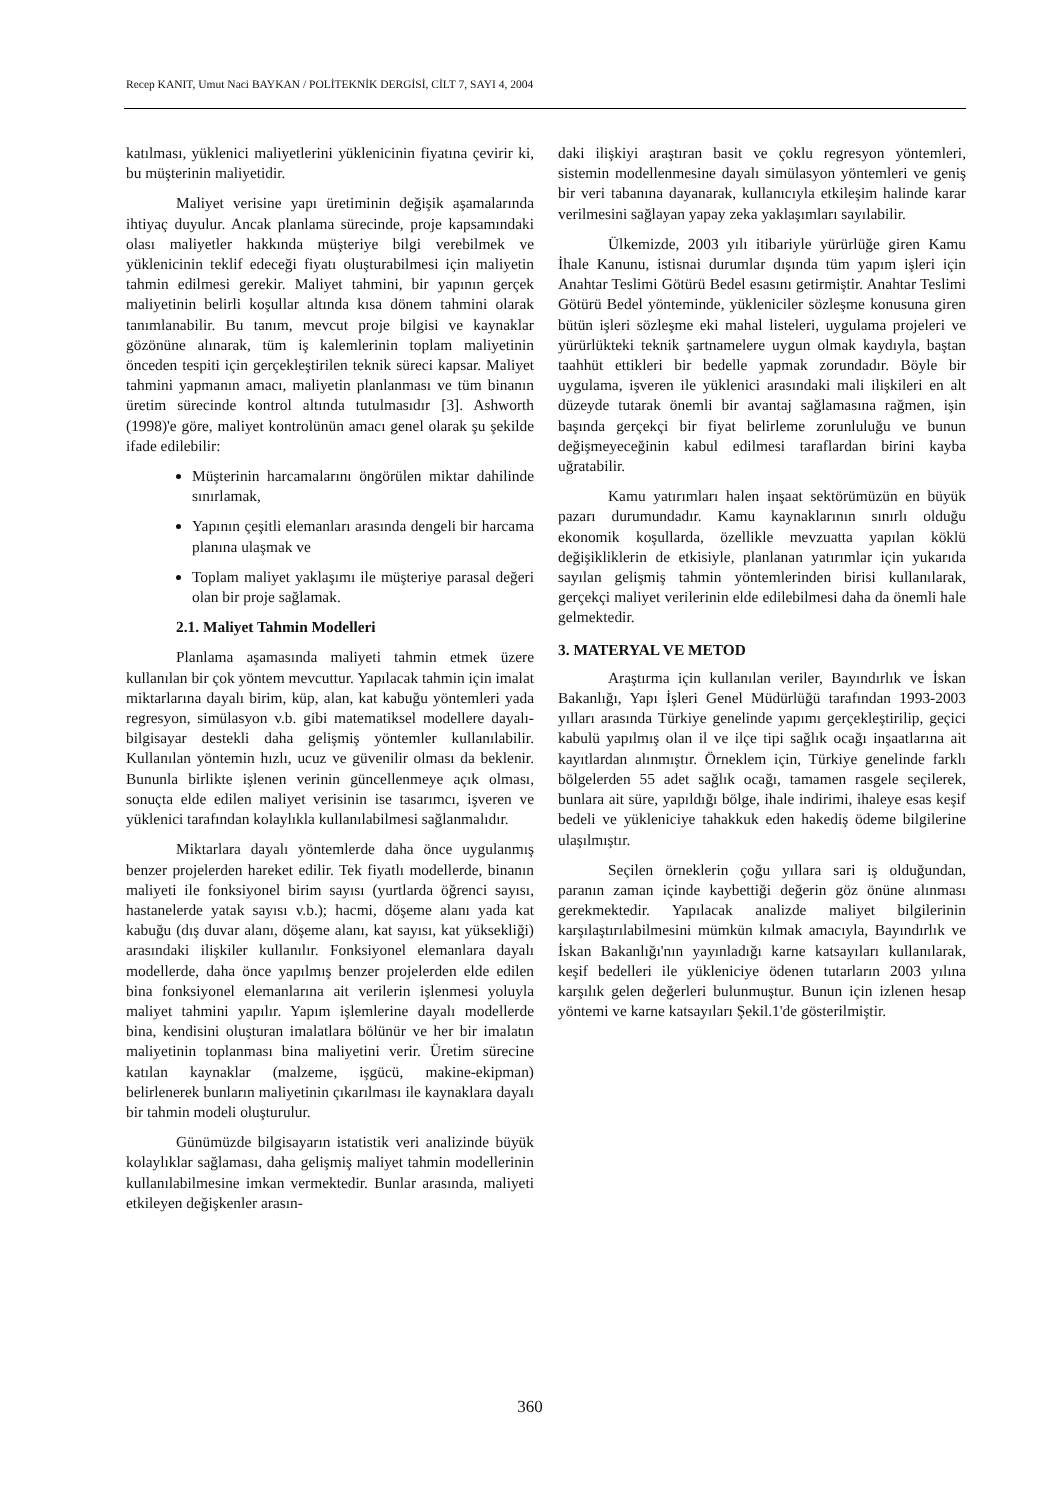Recep KANIT, Umut Naci BAYKAN / POLİTEKNİK DERGİSİ, CİLT 7, SAYI 4, 2004
katılması, yüklenici maliyetlerini yüklenicinin fiyatına çevirir ki, bu müşterinin maliyetidir.
Maliyet verisine yapı üretiminin değişik aşamalarında ihtiyaç duyulur. Ancak planlama sürecinde, proje kapsamındaki olası maliyetler hakkında müşteriye bilgi verebilmek ve yüklenicinin teklif edeceği fiyatı oluşturabilmesi için maliyetin tahmin edilmesi gerekir. Maliyet tahmini, bir yapının gerçek maliyetinin belirli koşullar altında kısa dönem tahmini olarak tanımlanabilir. Bu tanım, mevcut proje bilgisi ve kaynaklar gözönüne alınarak, tüm iş kalemlerinin toplam maliyetinin önceden tespiti için gerçekleştirilen teknik süreci kapsar. Maliyet tahmini yapmanın amacı, maliyetin planlanması ve tüm binanın üretim sürecinde kontrol altında tutulmasıdır [3]. Ashworth (1998)'e göre, maliyet kontrolünün amacı genel olarak şu şekilde ifade edilebilir:
Müşterinin harcamalarını öngörülen miktar dahilinde sınırlamak,
Yapının çeşitli elemanları arasında dengeli bir harcama planına ulaşmak ve
Toplam maliyet yaklaşımı ile müşteriye parasal değeri olan bir proje sağlamak.
2.1. Maliyet Tahmin Modelleri
Planlama aşamasında maliyeti tahmin etmek üzere kullanılan bir çok yöntem mevcuttur. Yapılacak tahmin için imalat miktarlarına dayalı birim, küp, alan, kat kabuğu yöntemleri yada regresyon, simülasyon v.b. gibi matematiksel modellere dayalı- bilgisayar destekli daha gelişmiş yöntemler kullanılabilir. Kullanılan yöntemin hızlı, ucuz ve güvenilir olması da beklenir. Bununla birlikte işlenen verinin güncellenmeye açık olması, sonuçta elde edilen maliyet verisinin ise tasarımcı, işveren ve yüklenici tarafından kolaylıkla kullanılabilmesi sağlanmalıdır.
Miktarlara dayalı yöntemlerde daha önce uygulanmış benzer projelerden hareket edilir. Tek fiyatlı modellerde, binanın maliyeti ile fonksiyonel birim sayısı (yurtlarda öğrenci sayısı, hastanelerde yatak sayısı v.b.); hacmi, döşeme alanı yada kat kabuğu (dış duvar alanı, döşeme alanı, kat sayısı, kat yüksekliği) arasındaki ilişkiler kullanılır. Fonksiyonel elemanlara dayalı modellerde, daha önce yapılmış benzer projelerden elde edilen bina fonksiyonel elemanlarına ait verilerin işlenmesi yoluyla maliyet tahmini yapılır. Yapım işlemlerine dayalı modellerde bina, kendisini oluşturan imalatlara bölünür ve her bir imalatın maliyetinin toplanması bina maliyetini verir. Üretim sürecine katılan kaynaklar (malzeme, işgücü, makine-ekipman) belirlenerek bunların maliyetinin çıkarılması ile kaynaklara dayalı bir tahmin modeli oluşturulur.
Günümüzde bilgisayarın istatistik veri analizinde büyük kolaylıklar sağlaması, daha gelişmiş maliyet tahmin modellerinin kullanılabilmesine imkan vermektedir. Bunlar arasında, maliyeti etkileyen değişkenler arasın-
daki ilişkiyi araştıran basit ve çoklu regresyon yöntemleri, sistemin modellenmesine dayalı simülasyon yöntemleri ve geniş bir veri tabanına dayanarak, kullanıcıyla etkileşim halinde karar verilmesini sağlayan yapay zeka yaklaşımları sayılabilir.
Ülkemizde, 2003 yılı itibariyle yürürlüğe giren Kamu İhale Kanunu, istisnai durumlar dışında tüm yapım işleri için Anahtar Teslimi Götürü Bedel esasını getirmiştir. Anahtar Teslimi Götürü Bedel yönteminde, yükleniciler sözleşme konusuna giren bütün işleri sözleşme eki mahal listeleri, uygulama projeleri ve yürürlükteki teknik şartnamelere uygun olmak kaydıyla, baştan taahhüt ettikleri bir bedelle yapmak zorundadır. Böyle bir uygulama, işveren ile yüklenici arasındaki mali ilişkileri en alt düzeyde tutarak önemli bir avantaj sağlamasına rağmen, işin başında gerçekçi bir fiyat belirleme zorunluluğu ve bunun değişmeyeceğinin kabul edilmesi taraflardan birini kayba uğratabilir.
Kamu yatırımları halen inşaat sektörümüzün en büyük pazarı durumundadır. Kamu kaynaklarının sınırlı olduğu ekonomik koşullarda, özellikle mevzuatta yapılan köklü değişikliklerin de etkisiyle, planlanan yatırımlar için yukarıda sayılan gelişmiş tahmin yöntemlerinden birisi kullanılarak, gerçekçi maliyet verilerinin elde edilebilmesi daha da önemli hale gelmektedir.
3. MATERYAL VE METOD
Araştırma için kullanılan veriler, Bayındırlık ve İskan Bakanlığı, Yapı İşleri Genel Müdürlüğü tarafından 1993-2003 yılları arasında Türkiye genelinde yapımı gerçekleştirilip, geçici kabulü yapılmış olan il ve ilçe tipi sağlık ocağı inşaatlarına ait kayıtlardan alınmıştır. Örneklem için, Türkiye genelinde farklı bölgelerden 55 adet sağlık ocağı, tamamen rasgele seçilerek, bunlara ait süre, yapıldığı bölge, ihale indirimi, ihaleye esas keşif bedeli ve yükleniciye tahakkuk eden hakediş ödeme bilgilerine ulaşılmıştır.
Seçilen örneklerin çoğu yıllara sari iş olduğundan, paranın zaman içinde kaybettiği değerin göz önüne alınması gerekmektedir. Yapılacak analizde maliyet bilgilerinin karşılaştırılabilmesini mümkün kılmak amacıyla, Bayındırlık ve İskan Bakanlığı'nın yayınladığı karne katsayıları kullanılarak, keşif bedelleri ile yükleniciye ödenen tutarların 2003 yılına karşılık gelen değerleri bulunmuştur. Bunun için izlenen hesap yöntemi ve karne katsayıları Şekil.1'de gösterilmiştir.
360